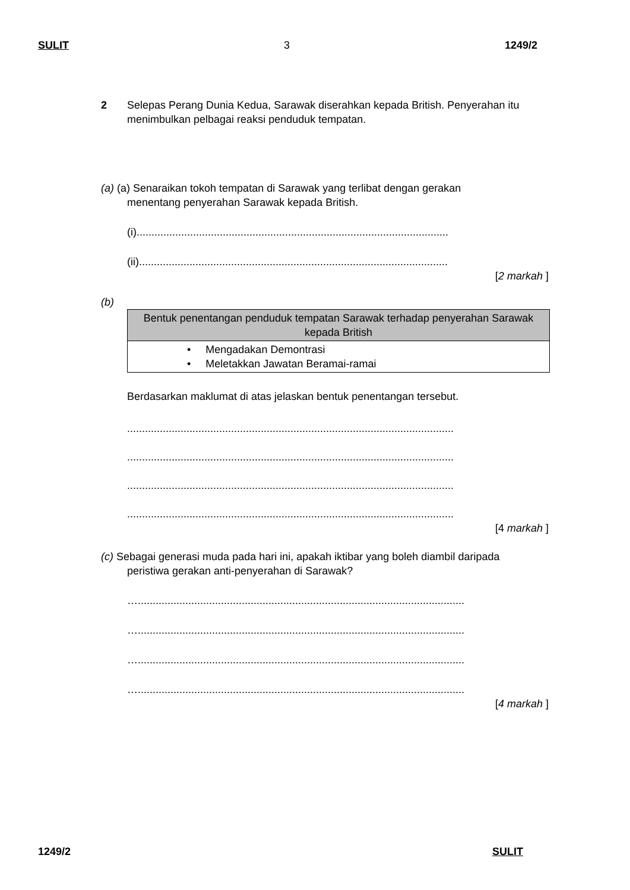SULIT 3 1249/2
2 Selepas Perang Dunia Kedua, Sarawak diserahkan kepada British. Penyerahan itu
menimbulkan pelbagai reaksi penduduk tempatan.
(a) (a) Senaraikan tokoh tempatan di Sarawak yang terlibat dengan gerakan
menentang penyerahan Sarawak kepada British.
(i).........................................................................................................
(ii)........................................................................................................
[2 markah ]
(b)
| Bentuk penentangan penduduk tempatan Sarawak terhadap penyerahan Sarawak kepada British |
| --- |
| • Mengadakan Demontrasi • Meletakkan Jawatan Beramai-ramai |
Berdasarkan maklumat di atas jelaskan bentuk penentangan tersebut.
..............................................................................................................
..............................................................................................................
..............................................................................................................
..............................................................................................................
[4 markah ]
(c) Sebagai generasi muda pada hari ini, apakah iktibar yang boleh diambil daripada
peristiwa gerakan anti-penyerahan di Sarawak?
…..............................................................................................................
…..............................................................................................................
…..............................................................................................................
…..............................................................................................................
[4 markah ]
1249/2 SULIT